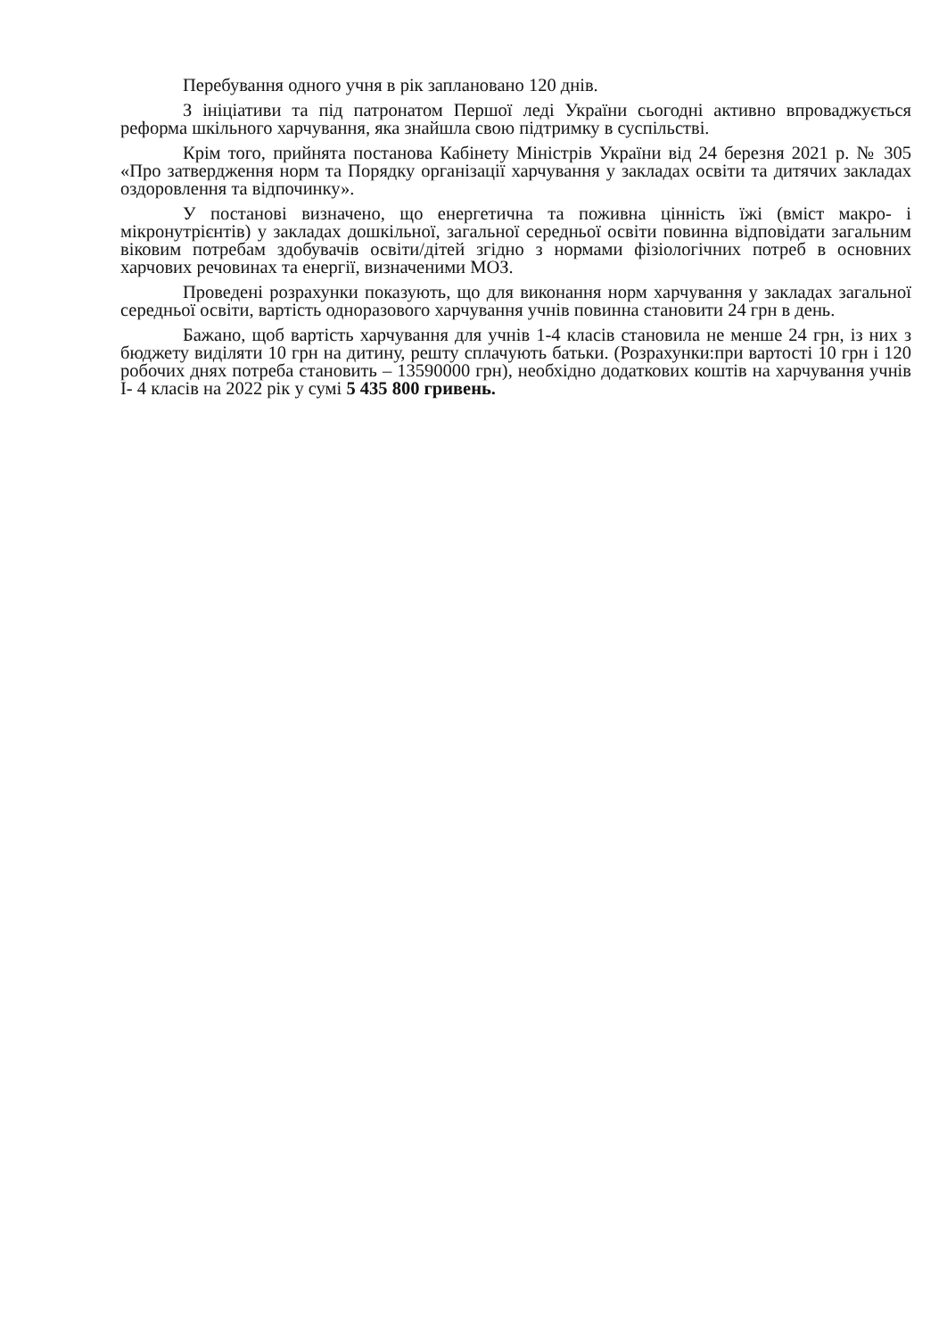Перебування одного учня в рік заплановано 120 днів.
З ініціативи та під патронатом Першої леді України сьогодні активно впроваджується реформа шкільного харчування, яка знайшла свою підтримку в суспільстві.
Крім того, прийнята постанова Кабінету Міністрів України від 24 березня 2021 р. № 305 «Про затвердження норм та Порядку організації харчування у закладах освіти та дитячих закладах оздоровлення та відпочинку».
У постанові визначено, що енергетична та поживна цінність їжі (вміст макро- і мікронутрієнтів) у закладах дошкільної, загальної середньої освіти повинна відповідати загальним віковим потребам здобувачів освіти/дітей згідно з нормами фізіологічних потреб в основних харчових речовинах та енергії, визначеними МОЗ.
Проведені розрахунки показують, що для виконання норм харчування у закладах загальної середньої освіти, вартість одноразового харчування учнів повинна становити 24 грн в день.
Бажано, щоб вартість харчування для учнів 1-4 класів становила не менше 24 грн, із них з бюджету виділяти 10 грн на дитину, решту сплачують батьки. (Розрахунки:при вартості 10 грн і 120 робочих днях потреба становить – 13590000 грн), необхідно додаткових коштів на харчування учнів І- 4 класів на 2022 рік у сумі 5 435 800 гривень.